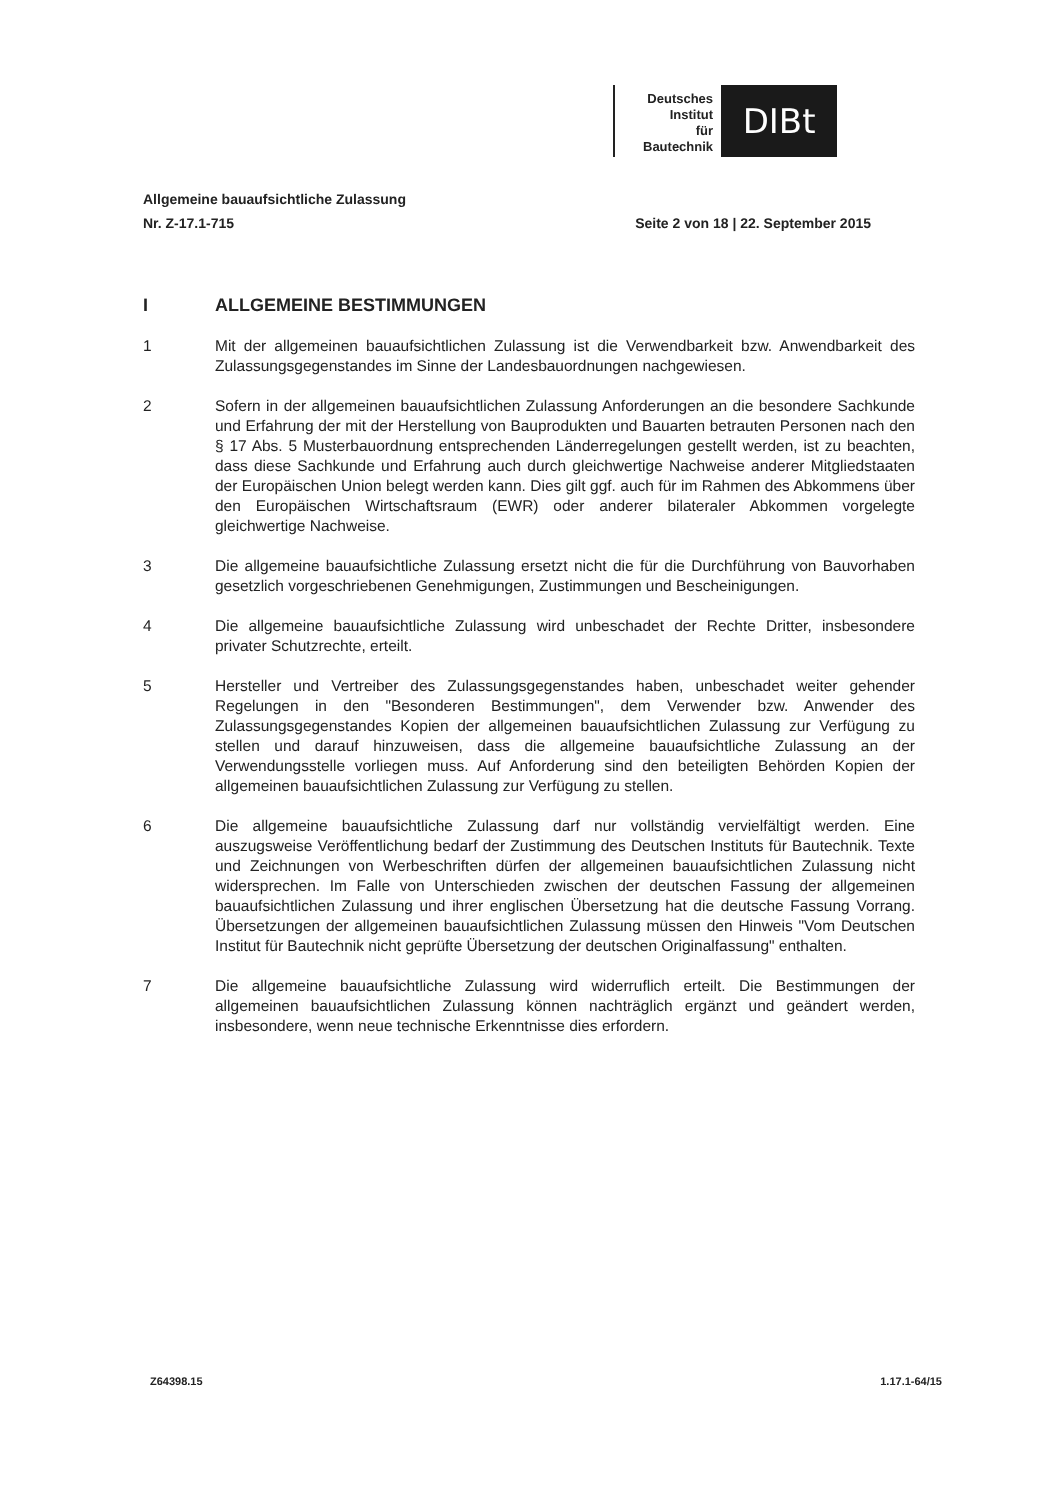Deutsches
Institut
für
Bautechnik
DIBt
Allgemeine bauaufsichtliche Zulassung
Nr. Z-17.1-715 Seite 2 von 18 | 22. September 2015
I ALLGEMEINE BESTIMMUNGEN
1 Mit der allgemeinen bauaufsichtlichen Zulassung ist die Verwendbarkeit bzw. Anwendbarkeit des Zulassungsgegenstandes im Sinne der Landesbauordnungen nachgewiesen.
2 Sofern in der allgemeinen bauaufsichtlichen Zulassung Anforderungen an die besondere Sachkunde und Erfahrung der mit der Herstellung von Bauprodukten und Bauarten betrauten Personen nach den § 17 Abs. 5 Musterbauordnung entsprechenden Länderregelungen gestellt werden, ist zu beachten, dass diese Sachkunde und Erfahrung auch durch gleichwertige Nachweise anderer Mitgliedstaaten der Europäischen Union belegt werden kann. Dies gilt ggf. auch für im Rahmen des Abkommens über den Europäischen Wirtschaftsraum (EWR) oder anderer bilateraler Abkommen vorgelegte gleichwertige Nachweise.
3 Die allgemeine bauaufsichtliche Zulassung ersetzt nicht die für die Durchführung von Bauvorhaben gesetzlich vorgeschriebenen Genehmigungen, Zustimmungen und Bescheinigungen.
4 Die allgemeine bauaufsichtliche Zulassung wird unbeschadet der Rechte Dritter, insbesondere privater Schutzrechte, erteilt.
5 Hersteller und Vertreiber des Zulassungsgegenstandes haben, unbeschadet weiter gehender Regelungen in den "Besonderen Bestimmungen", dem Verwender bzw. Anwender des Zulassungsgegenstandes Kopien der allgemeinen bauaufsichtlichen Zulassung zur Verfügung zu stellen und darauf hinzuweisen, dass die allgemeine bauaufsichtliche Zulassung an der Verwendungsstelle vorliegen muss. Auf Anforderung sind den beteiligten Behörden Kopien der allgemeinen bauaufsichtlichen Zulassung zur Verfügung zu stellen.
6 Die allgemeine bauaufsichtliche Zulassung darf nur vollständig vervielfältigt werden. Eine auszugsweise Veröffentlichung bedarf der Zustimmung des Deutschen Instituts für Bautechnik. Texte und Zeichnungen von Werbeschriften dürfen der allgemeinen bauaufsichtlichen Zulassung nicht widersprechen. Im Falle von Unterschieden zwischen der deutschen Fassung der allgemeinen bauaufsichtlichen Zulassung und ihrer englischen Übersetzung hat die deutsche Fassung Vorrang. Übersetzungen der allgemeinen bauaufsichtlichen Zulassung müssen den Hinweis "Vom Deutschen Institut für Bautechnik nicht geprüfte Übersetzung der deutschen Originalfassung" enthalten.
7 Die allgemeine bauaufsichtliche Zulassung wird widerruflich erteilt. Die Bestimmungen der allgemeinen bauaufsichtlichen Zulassung können nachträglich ergänzt und geändert werden, insbesondere, wenn neue technische Erkenntnisse dies erfordern.
Z64398.15 1.17.1-64/15